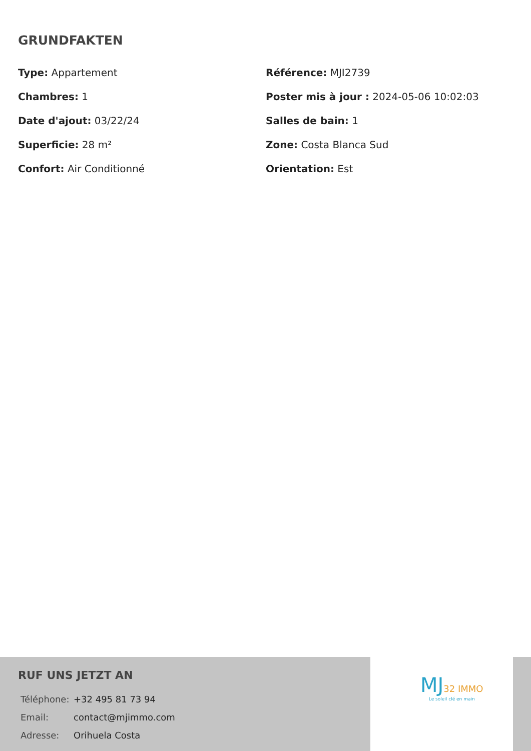GRUNDFAKTEN
Type: Appartement
Référence: MJI2739
Chambres: 1
Poster mis à jour : 2024-05-06 10:02:03
Date d'ajout: 03/22/24
Salles de bain: 1
Superficie: 28 m²
Zone: Costa Blanca Sud
Confort: Air Conditionné
Orientation: Est
RUF UNS JETZT AN
| Téléphone: | +32 495 81 73 94 |
| Email: | contact@mjimmo.com |
| Adresse: | Orihuela Costa |
MJ 32 IMMO
Le soleil clé en main